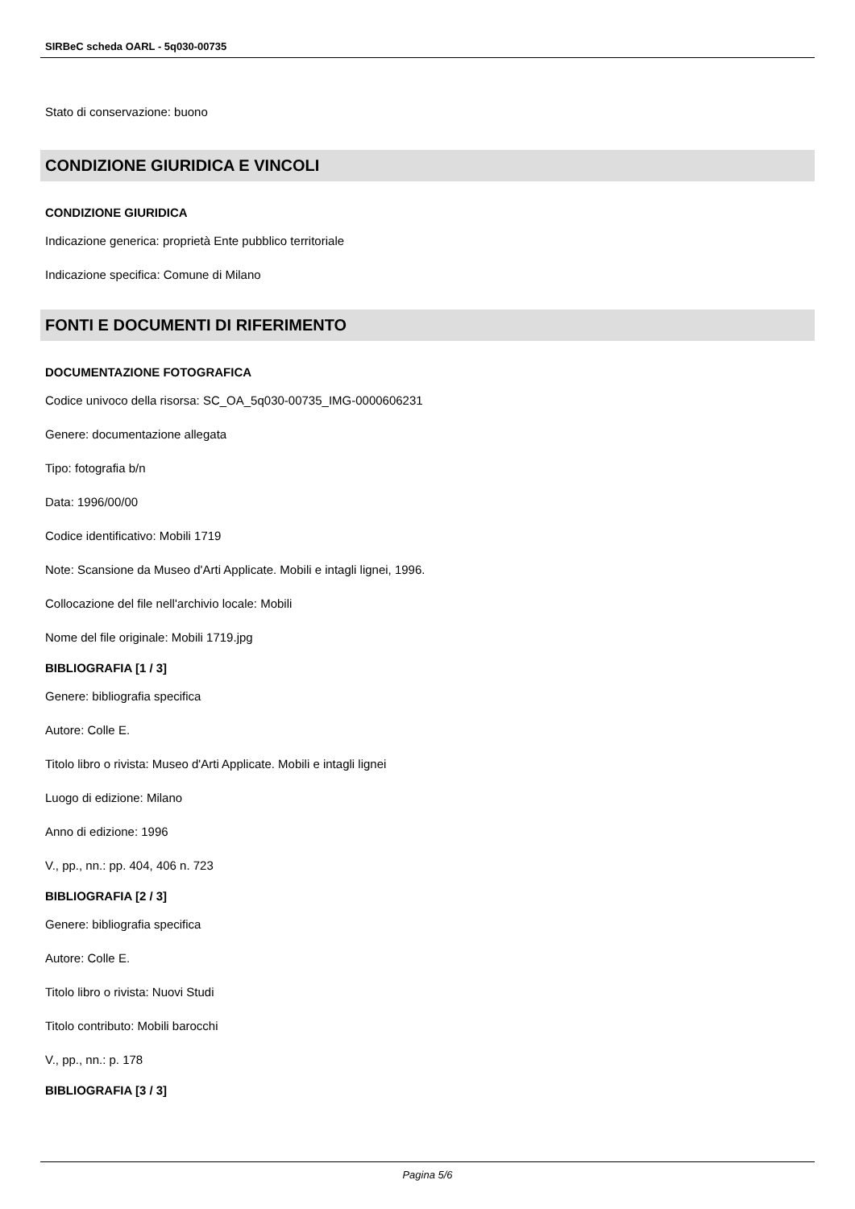SIRBeC scheda OARL - 5q030-00735
Stato di conservazione: buono
CONDIZIONE GIURIDICA E VINCOLI
CONDIZIONE GIURIDICA
Indicazione generica: proprietà Ente pubblico territoriale
Indicazione specifica: Comune di Milano
FONTI E DOCUMENTI DI RIFERIMENTO
DOCUMENTAZIONE FOTOGRAFICA
Codice univoco della risorsa: SC_OA_5q030-00735_IMG-0000606231
Genere: documentazione allegata
Tipo: fotografia b/n
Data: 1996/00/00
Codice identificativo: Mobili 1719
Note: Scansione da Museo d'Arti Applicate. Mobili e intagli lignei, 1996.
Collocazione del file nell'archivio locale: Mobili
Nome del file originale: Mobili 1719.jpg
BIBLIOGRAFIA [1 / 3]
Genere: bibliografia specifica
Autore: Colle E.
Titolo libro o rivista: Museo d'Arti Applicate. Mobili e intagli lignei
Luogo di edizione: Milano
Anno di edizione: 1996
V., pp., nn.: pp. 404, 406 n. 723
BIBLIOGRAFIA [2 / 3]
Genere: bibliografia specifica
Autore: Colle E.
Titolo libro o rivista: Nuovi Studi
Titolo contributo: Mobili barocchi
V., pp., nn.: p. 178
BIBLIOGRAFIA [3 / 3]
Pagina 5/6